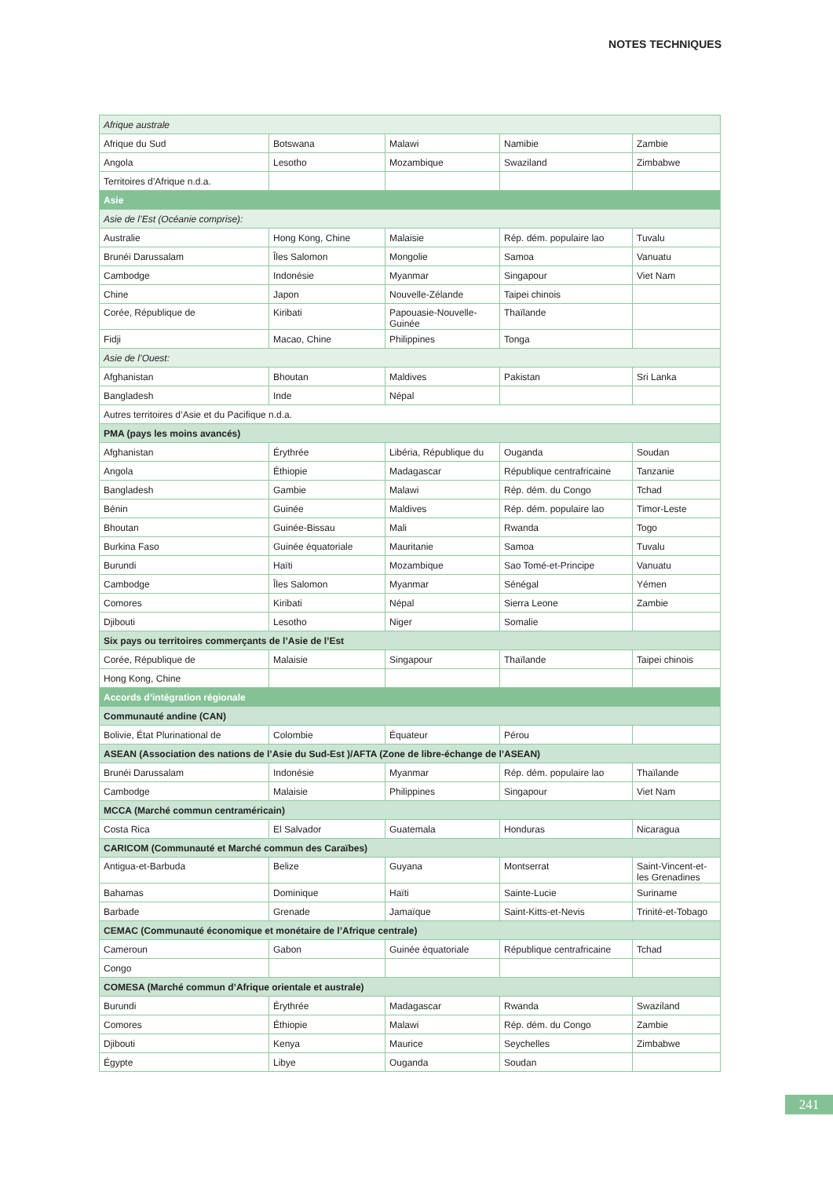NOTES TECHNIQUES
| Afrique australe | | | | |
| Afrique du Sud | Botswana | Malawi | Namibie | Zambie |
| Angola | Lesotho | Mozambique | Swaziland | Zimbabwe |
| Territoires d’Afrique n.d.a. | | | | |
| Asie | | | | |
| Asie de l’Est (Océanie comprise): | | | | |
| Australie | Hong Kong, Chine | Malaisie | Rép. dém. populaire lao | Tuvalu |
| Brunéi Darussalam | Îles Salomon | Mongolie | Samoa | Vanuatu |
| Cambodge | Indonésie | Myanmar | Singapour | Viet Nam |
| Chine | Japon | Nouvelle-Zélande | Taipei chinois | |
| Corée, République de | Kiribati | Papouasie-Nouvelle-Guinée | Thaïlande | |
| Fidji | Macao, Chine | Philippines | Tonga | |
| Asie de l’Ouest: | | | | |
| Afghanistan | Bhoutan | Maldives | Pakistan | Sri Lanka |
| Bangladesh | Inde | Népal | | |
| Autres territoires d’Asie et du Pacifique n.d.a. | | | | |
| PMA (pays les moins avancés) | | | | |
| Afghanistan | Érythrée | Libéria, République du | Ouganda | Soudan |
| Angola | Éthiopie | Madagascar | République centrafricaine | Tanzanie |
| Bangladesh | Gambie | Malawi | Rép. dém. du Congo | Tchad |
| Bénin | Guinée | Maldives | Rép. dém. populaire lao | Timor-Leste |
| Bhoutan | Guinée-Bissau | Mali | Rwanda | Togo |
| Burkina Faso | Guinée équatoriale | Mauritanie | Samoa | Tuvalu |
| Burundi | Haïti | Mozambique | Sao Tomé-et-Principe | Vanuatu |
| Cambodge | Îles Salomon | Myanmar | Sénégal | Yémen |
| Comores | Kiribati | Népal | Sierra Leone | Zambie |
| Djibouti | Lesotho | Niger | Somalie | |
| Six pays ou territoires commerçants de l’Asie de l’Est | | | | |
| Corée, République de | Malaisie | Singapour | Thaïlande | Taipei chinois |
| Hong Kong, Chine | | | | |
| Accords d’intégration régionale | | | | |
| Communauté andine (CAN) | | | | |
| Bolivie, État Plurinational de | Colombie | Équateur | Pérou | |
| ASEAN (Association des nations de l’Asie du Sud-Est )/AFTA (Zone de libre-échange de l’ASEAN) | | | | |
| Brunéi Darussalam | Indonésie | Myanmar | Rép. dém. populaire lao | Thaïlande |
| Cambodge | Malaisie | Philippines | Singapour | Viet Nam |
| MCCA (Marché commun centraméricain) | | | | |
| Costa Rica | El Salvador | Guatemala | Honduras | Nicaragua |
| CARICOM (Communauté et Marché commun des Caraïbes) | | | | |
| Antigua-et-Barbuda | Belize | Guyana | Montserrat | Saint-Vincent-et-les Grenadines |
| Bahamas | Dominique | Haïti | Sainte-Lucie | Suriname |
| Barbade | Grenade | Jamaïque | Saint-Kitts-et-Nevis | Trinité-et-Tobago |
| CEMAC (Communauté économique et monétaire de l’Afrique centrale) | | | | |
| Cameroun | Gabon | Guinée équatoriale | République centrafricaine | Tchad |
| Congo | | | | |
| COMESA (Marché commun d’Afrique orientale et australe) | | | | |
| Burundi | Érythrée | Madagascar | Rwanda | Swaziland |
| Comores | Éthiopie | Malawi | Rép. dém. du Congo | Zambie |
| Djibouti | Kenya | Maurice | Seychelles | Zimbabwe |
| Égypte | Libye | Ouganda | Soudan | |
241